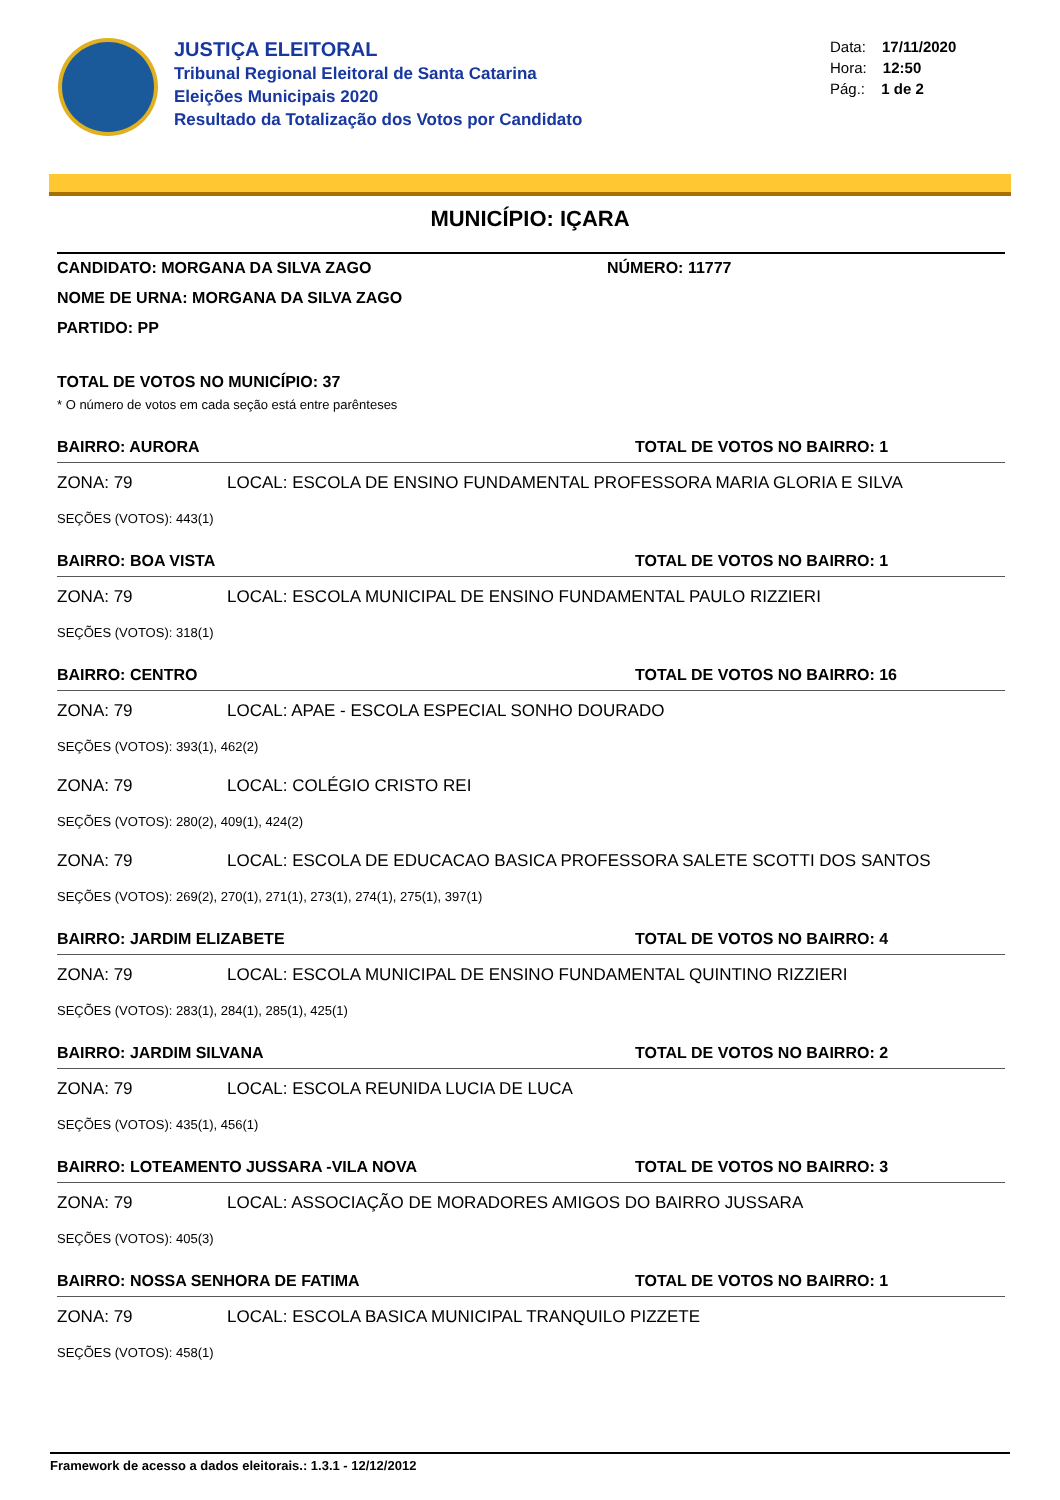JUSTIÇA ELEITORAL
Tribunal Regional Eleitoral de Santa Catarina
Eleições Municipais 2020
Resultado da Totalização dos Votos por Candidato
Data: 17/11/2020
Hora: 12:50
Pág.: 1 de 2
MUNICÍPIO: IÇARA
CANDIDATO: MORGANA DA SILVA ZAGO NÚMERO: 11777
NOME DE URNA: MORGANA DA SILVA ZAGO
PARTIDO: PP
TOTAL DE VOTOS NO MUNICÍPIO: 37
* O número de votos em cada seção está entre parênteses
BAIRRO: AURORA TOTAL DE VOTOS NO BAIRRO: 1
ZONA: 79 LOCAL: ESCOLA DE ENSINO FUNDAMENTAL PROFESSORA MARIA GLORIA E SILVA
SEÇÕES (VOTOS): 443(1)
BAIRRO: BOA VISTA TOTAL DE VOTOS NO BAIRRO: 1
ZONA: 79 LOCAL: ESCOLA MUNICIPAL DE ENSINO FUNDAMENTAL PAULO RIZZIERI
SEÇÕES (VOTOS): 318(1)
BAIRRO: CENTRO TOTAL DE VOTOS NO BAIRRO: 16
ZONA: 79 LOCAL: APAE - ESCOLA ESPECIAL SONHO DOURADO
SEÇÕES (VOTOS): 393(1), 462(2)
ZONA: 79 LOCAL: COLÉGIO CRISTO REI
SEÇÕES (VOTOS): 280(2), 409(1), 424(2)
ZONA: 79 LOCAL: ESCOLA DE EDUCACAO BASICA PROFESSORA SALETE SCOTTI DOS SANTOS
SEÇÕES (VOTOS): 269(2), 270(1), 271(1), 273(1), 274(1), 275(1), 397(1)
BAIRRO: JARDIM ELIZABETE TOTAL DE VOTOS NO BAIRRO: 4
ZONA: 79 LOCAL: ESCOLA MUNICIPAL DE ENSINO FUNDAMENTAL QUINTINO RIZZIERI
SEÇÕES (VOTOS): 283(1), 284(1), 285(1), 425(1)
BAIRRO: JARDIM SILVANA TOTAL DE VOTOS NO BAIRRO: 2
ZONA: 79 LOCAL: ESCOLA REUNIDA LUCIA DE LUCA
SEÇÕES (VOTOS): 435(1), 456(1)
BAIRRO: LOTEAMENTO JUSSARA -VILA NOVA TOTAL DE VOTOS NO BAIRRO: 3
ZONA: 79 LOCAL: ASSOCIAÇÃO DE MORADORES AMIGOS DO BAIRRO JUSSARA
SEÇÕES (VOTOS): 405(3)
BAIRRO: NOSSA SENHORA DE FATIMA TOTAL DE VOTOS NO BAIRRO: 1
ZONA: 79 LOCAL: ESCOLA BASICA MUNICIPAL TRANQUILO PIZZETE
SEÇÕES (VOTOS): 458(1)
Framework de acesso a dados eleitorais.: 1.3.1 - 12/12/2012